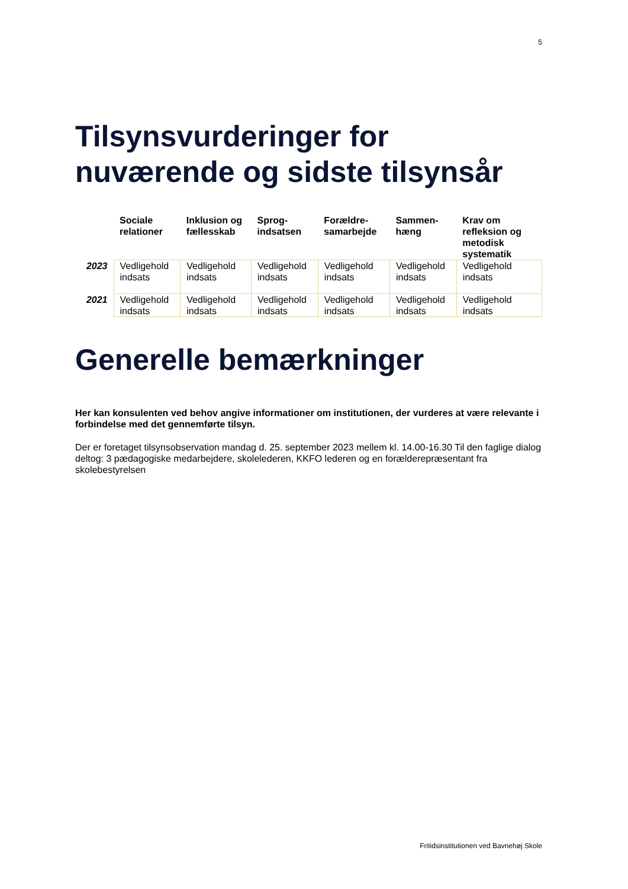5
Tilsynsvurderinger for nuværende og sidste tilsynsår
| | Sociale relationer | Inklusion og fællesskab | Sprog-indsatsen | Forældre-samarbejde | Sammen-hæng | Krav om refleksion og metodisk systematik |
| --- | --- | --- | --- | --- | --- | --- |
| 2023 | Vedligehold indsats | Vedligehold indsats | Vedligehold indsats | Vedligehold indsats | Vedligehold indsats | Vedligehold indsats |
| 2021 | Vedligehold indsats | Vedligehold indsats | Vedligehold indsats | Vedligehold indsats | Vedligehold indsats | Vedligehold indsats |
Generelle bemærkninger
Her kan konsulenten ved behov angive informationer om institutionen, der vurderes at være relevante i forbindelse med det gennemførte tilsyn.
Der er foretaget tilsynsobservation mandag d. 25. september 2023 mellem kl. 14.00-16.30 Til den faglige dialog deltog: 3 pædagogiske medarbejdere, skolelederen, KKFO lederen og en forælderepræsentant fra skolebestyrelsen
Fritidsinstitutionen ved Bavnehøj Skole